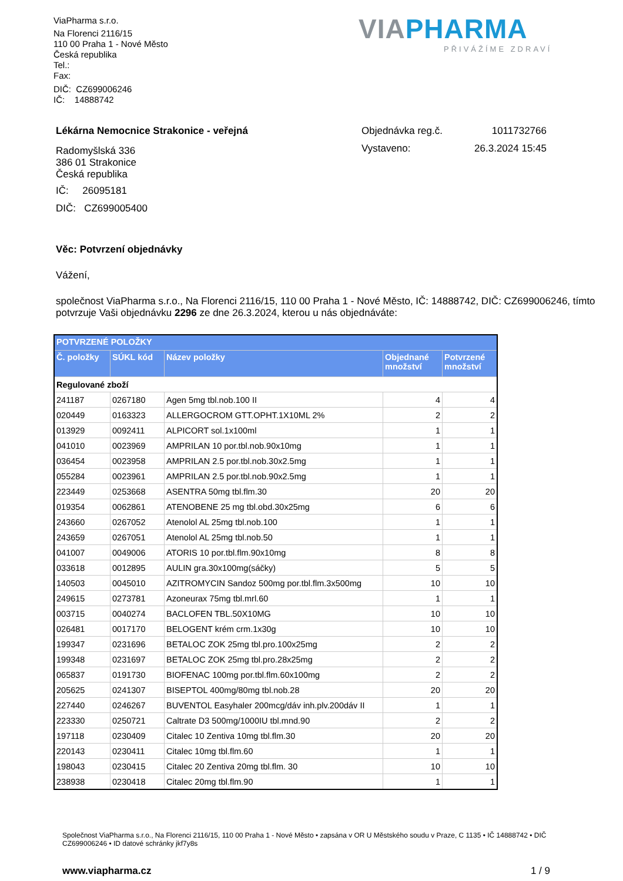ViaPharma s.r.o.
Na Florenci 2116/15
110 00 Praha 1 - Nové Město
Česká republika
Tel.:
Fax:
DIČ: CZ699006246
IČ: 14888742
VIAPHARMA
PŘIVÁŽÍME ZDRAVÍ
Lékárna Nemocnice Strakonice - veřejná
Radomyšlská 336
386 01 Strakonice
Česká republika
IČ: 26095181
DIČ: CZ699005400
Objednávka reg.č. 1011732766
Vystaveno: 26.3.2024 15:45
Věc: Potvrzení objednávky
Vážení,
společnost ViaPharma s.r.o., Na Florenci 2116/15, 110 00 Praha 1 - Nové Město, IČ: 14888742, DIČ: CZ699006246, tímto potvrzuje Vaši objednávku 2296 ze dne 26.3.2024, kterou u nás objednáváte:
| POTVRZENÉ POLOŽKY | | | | |
| --- | --- | --- | --- | --- |
| Č. položky | SÚKL kód | Název položky | Objednané množství | Potvrzené množství |
| Regulované zboží | | | | |
| 241187 | 0267180 | Agen 5mg tbl.nob.100 II | 4 | 4 |
| 020449 | 0163323 | ALLERGOCROM GTT.OPHT.1X10ML 2% | 2 | 2 |
| 013929 | 0092411 | ALPICORT sol.1x100ml | 1 | 1 |
| 041010 | 0023969 | AMPRILAN 10 por.tbl.nob.90x10mg | 1 | 1 |
| 036454 | 0023958 | AMPRILAN 2.5 por.tbl.nob.30x2.5mg | 1 | 1 |
| 055284 | 0023961 | AMPRILAN 2.5 por.tbl.nob.90x2.5mg | 1 | 1 |
| 223449 | 0253668 | ASENTRA 50mg tbl.flm.30 | 20 | 20 |
| 019354 | 0062861 | ATENOBENE 25 mg tbl.obd.30x25mg | 6 | 6 |
| 243660 | 0267052 | Atenolol AL 25mg tbl.nob.100 | 1 | 1 |
| 243659 | 0267051 | Atenolol AL 25mg tbl.nob.50 | 1 | 1 |
| 041007 | 0049006 | ATORIS 10 por.tbl.flm.90x10mg | 8 | 8 |
| 033618 | 0012895 | AULIN gra.30x100mg(sáčky) | 5 | 5 |
| 140503 | 0045010 | AZITROMYCIN Sandoz 500mg por.tbl.flm.3x500mg | 10 | 10 |
| 249615 | 0273781 | Azoneurax 75mg tbl.mrl.60 | 1 | 1 |
| 003715 | 0040274 | BACLOFEN TBL.50X10MG | 10 | 10 |
| 026481 | 0017170 | BELOGENT krém crm.1x30g | 10 | 10 |
| 199347 | 0231696 | BETALOC ZOK 25mg tbl.pro.100x25mg | 2 | 2 |
| 199348 | 0231697 | BETALOC ZOK 25mg tbl.pro.28x25mg | 2 | 2 |
| 065837 | 0191730 | BIOFENAC 100mg por.tbl.flm.60x100mg | 2 | 2 |
| 205625 | 0241307 | BISEPTOL 400mg/80mg tbl.nob.28 | 20 | 20 |
| 227440 | 0246267 | BUVENTOL Easyhaler 200mcg/dáv inh.plv.200dáv II | 1 | 1 |
| 223330 | 0250721 | Caltrate D3 500mg/1000IU tbl.mnd.90 | 2 | 2 |
| 197118 | 0230409 | Citalec 10 Zentiva 10mg tbl.flm.30 | 20 | 20 |
| 220143 | 0230411 | Citalec 10mg tbl.flm.60 | 1 | 1 |
| 198043 | 0230415 | Citalec 20 Zentiva 20mg tbl.flm. 30 | 10 | 10 |
| 238938 | 0230418 | Citalec 20mg tbl.flm.90 | 1 | 1 |
Společnost ViaPharma s.r.o., Na Florenci 2116/15, 110 00 Praha 1 - Nové Město • zapsána v OR U Městského soudu v Praze, C 1135 • IČ 14888742 • DIČ CZ699006246 • ID datové schránky jkf7y8s
www.viapharma.cz 1 / 9